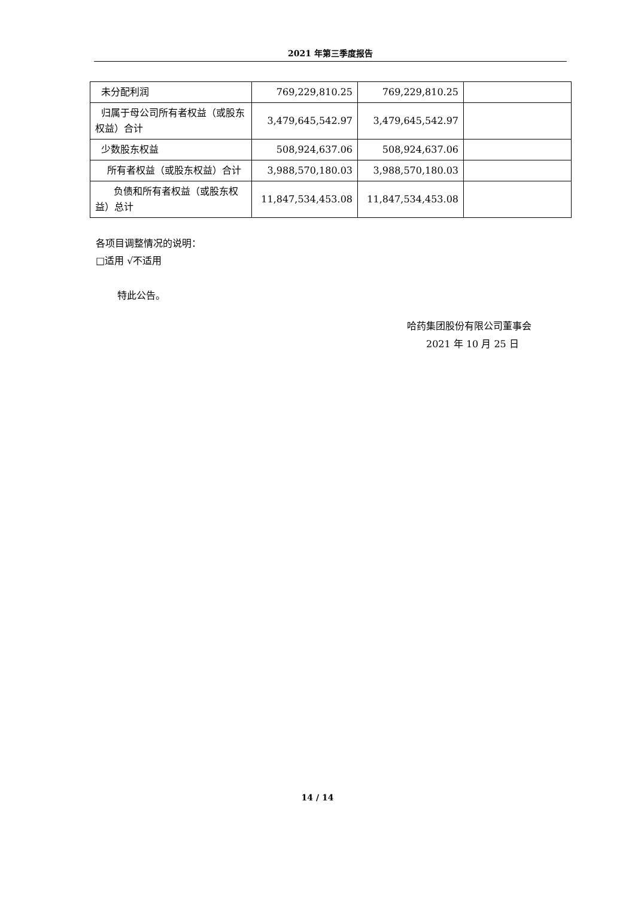2021 年第三季度报告
| 未分配利润 | 769,229,810.25 | 769,229,810.25 | |
| 归属于母公司所有者权益（或股东权益）合计 | 3,479,645,542.97 | 3,479,645,542.97 | |
| 少数股东权益 | 508,924,637.06 | 508,924,637.06 | |
| 所有者权益（或股东权益）合计 | 3,988,570,180.03 | 3,988,570,180.03 | |
| 负债和所有者权益（或股东权益）总计 | 11,847,534,453.08 | 11,847,534,453.08 | |
各项目调整情况的说明：
□适用 √不适用
特此公告。
哈药集团股份有限公司董事会
2021 年 10 月 25 日
14 / 14